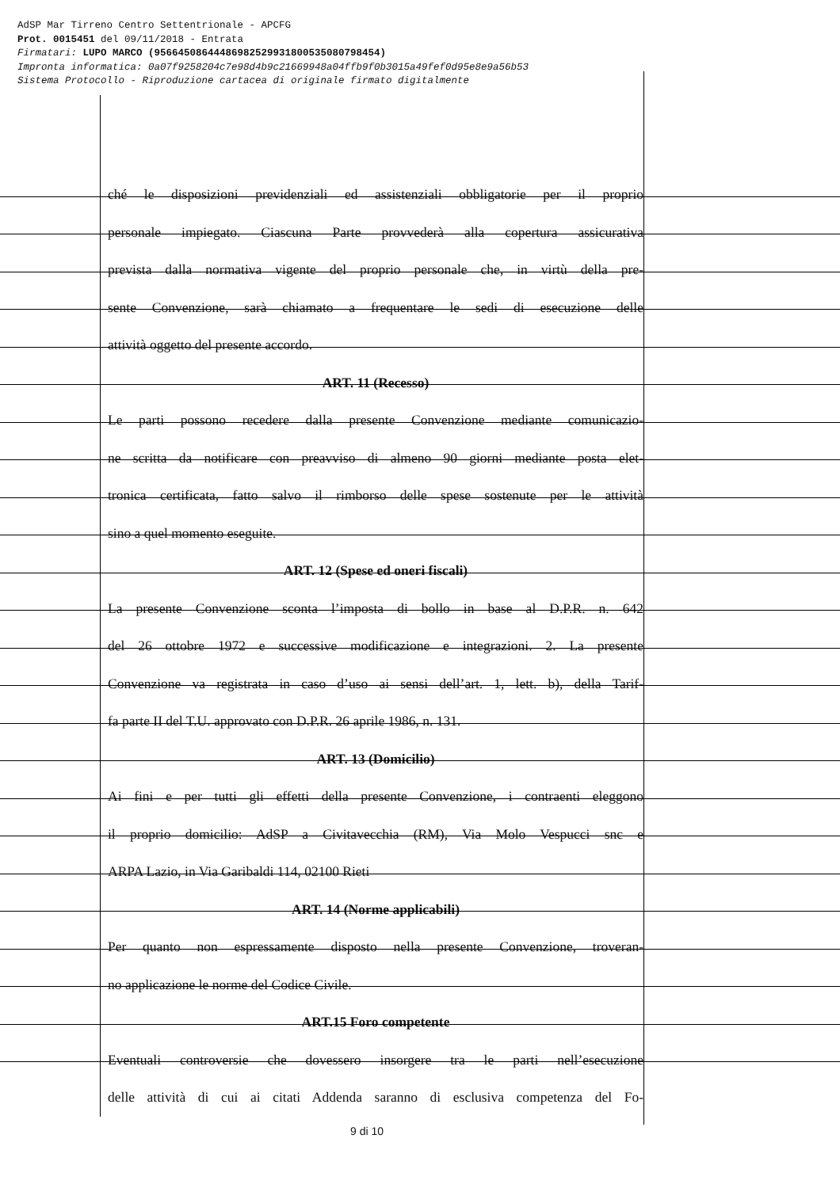AdSP Mar Tirreno Centro Settentrionale - APCFG
Prot. 0015451 del 09/11/2018 - Entrata
Firmatari: LUPO MARCO (95664508644486982529931800535080798454)
Impronta informatica: 0a07f9258204c7e98d4b9c21669948a04ffb9f0b3015a49fef0d95e8e9a56b53
Sistema Protocollo - Riproduzione cartacea di originale firmato digitalmente
ché le disposizioni previdenziali ed assistenziali obbligatorie per il proprio
personale impiegato. Ciascuna Parte provvederà alla copertura assicurativa
prevista dalla normativa vigente del proprio personale che, in virtù della pre-
sente Convenzione, sarà chiamato a frequentare le sedi di esecuzione delle
attività oggetto del presente accordo.
ART. 11 (Recesso)
Le parti possono recedere dalla presente Convenzione mediante comunicazio-
ne scritta da notificare con preavviso di almeno 90 giorni mediante posta elet-
tronica certificata, fatto salvo il rimborso delle spese sostenute per le attività
sino a quel momento eseguite.
ART. 12 (Spese ed oneri fiscali)
La presente Convenzione sconta l’imposta di bollo in base al D.P.R. n. 642
del 26 ottobre 1972 e successive modificazione e integrazioni. 2. La presente
Convenzione va registrata in caso d’uso ai sensi dell’art. 1, lett. b), della Tarif-
fa parte II del T.U. approvato con D.P.R. 26 aprile 1986, n. 131.
ART. 13 (Domicilio)
Ai fini e per tutti gli effetti della presente Convenzione, i contraenti eleggono
il proprio domicilio: AdSP a Civitavecchia (RM), Via Molo Vespucci snc e
ARPA Lazio, in Via Garibaldi 114, 02100 Rieti
ART. 14 (Norme applicabili)
Per quanto non espressamente disposto nella presente Convenzione, troveran-
no applicazione le norme del Codice Civile.
ART.15 Foro competente
Eventuali controversie che dovessero insorgere tra le parti nell’esecuzione
delle attività di cui ai citati Addenda saranno di esclusiva competenza del Fo-
9 di 10